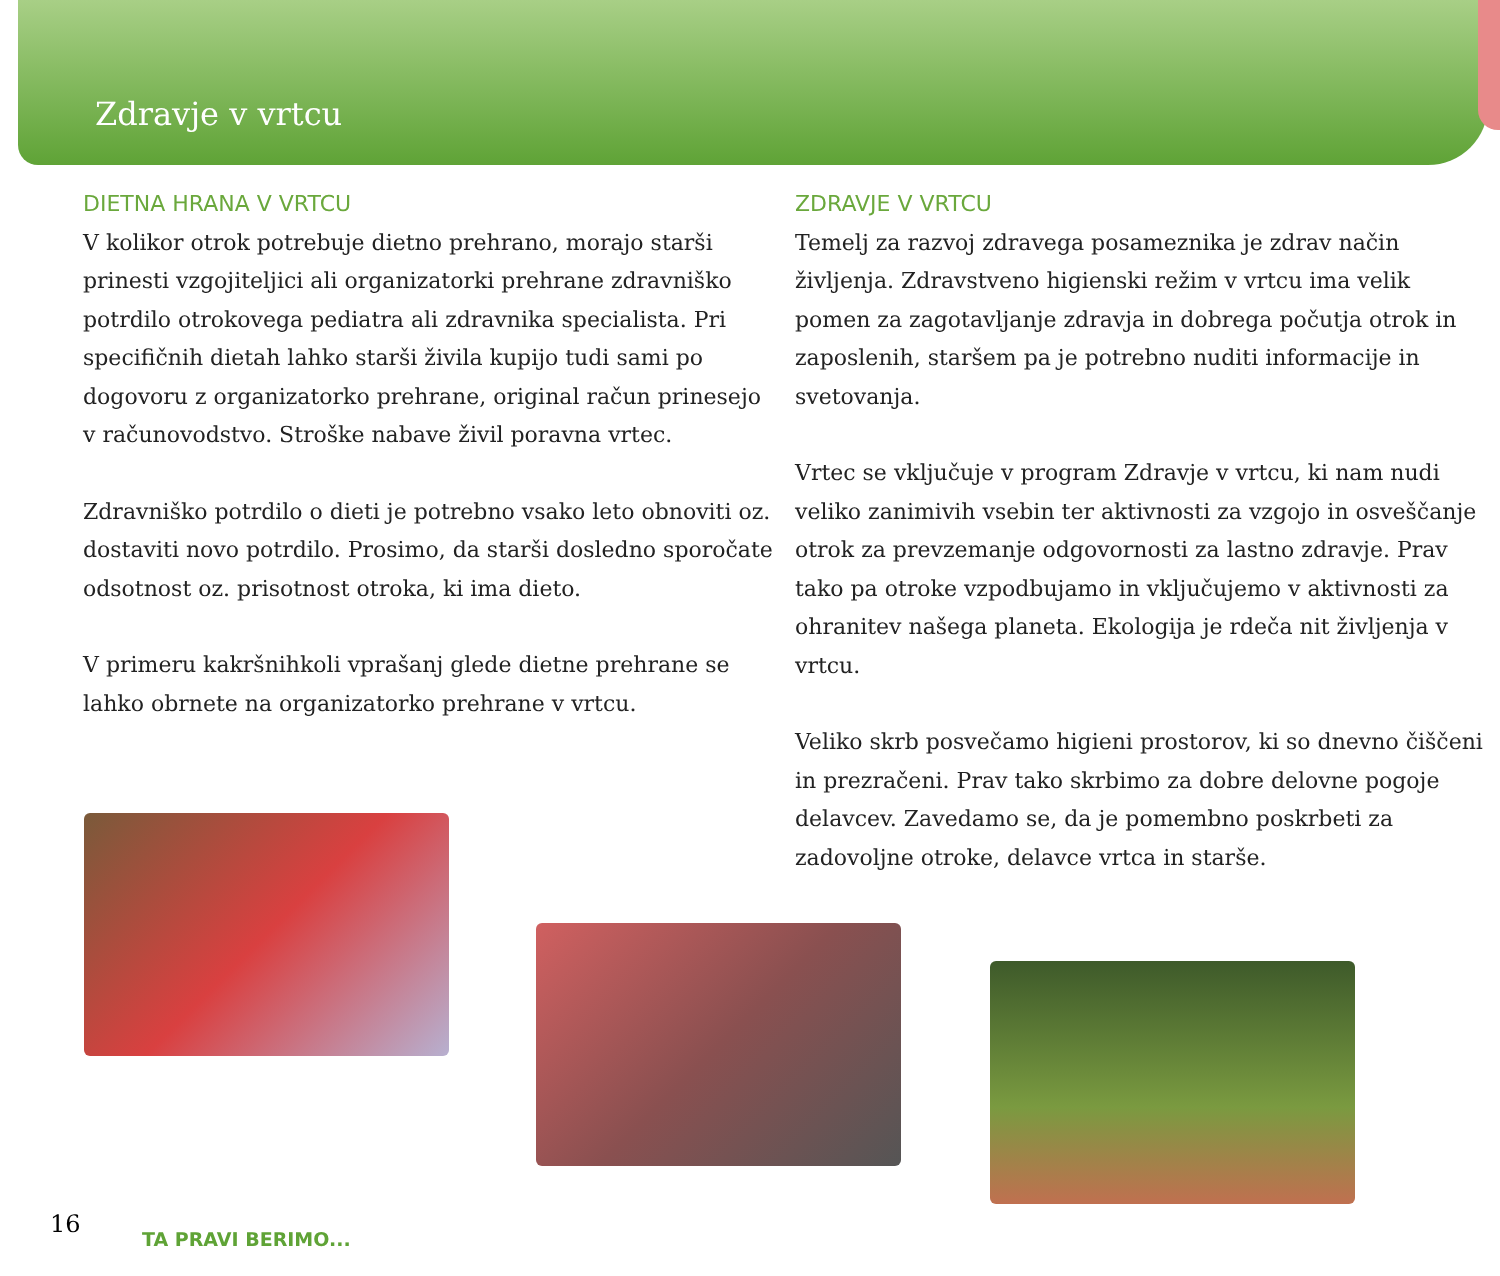Zdravje v vrtcu
DIETNA HRANA V VRTCU
V kolikor otrok potrebuje dietno prehrano, morajo starši prinesti vzgojiteljici ali organizatorki prehrane zdravniško potrdilo otrokovega pediatra ali zdravnika specialista. Pri specifičnih dietah lahko starši živila kupijo tudi sami po dogovoru z organizatorko prehrane, original račun prinesejo v računovodstvo. Stroške nabave živil poravna vrtec.
Zdravniško potrdilo o dieti je potrebno vsako leto obnoviti oz. dostaviti novo potrdilo. Prosimo, da starši dosledno sporočate odsotnost oz. prisotnost otroka, ki ima dieto.
V primeru kakršnihkoli vprašanj glede dietne prehrane se lahko obrnete na organizatorko prehrane v vrtcu.
ZDRAVJE V VRTCU
Temelj za razvoj zdravega posameznika je zdrav način življenja. Zdravstveno higienski režim v vrtcu ima velik pomen za zagotavljanje zdravja in dobrega počutja otrok in zaposlenih, staršem pa je potrebno nuditi informacije in svetovanja.
Vrtec se vključuje v program Zdravje v vrtcu, ki nam nudi veliko zanimivih vsebin ter aktivnosti za vzgojo in osveščanje otrok za prevzemanje odgovornosti za lastno zdravje. Prav tako pa otroke vzpodbujamo in vključujemo v aktivnosti za ohranitev našega planeta. Ekologija je rdeča nit življenja v vrtcu.
Veliko skrb posvečamo higieni prostorov, ki so dnevno čiščeni in prezračeni. Prav tako skrbimo za dobre delovne pogoje delavcev. Zavedamo se, da je pomembno poskrbeti za zadovoljne otroke, delavce vrtca in starše.
16
TA PRAVI BERIMO...